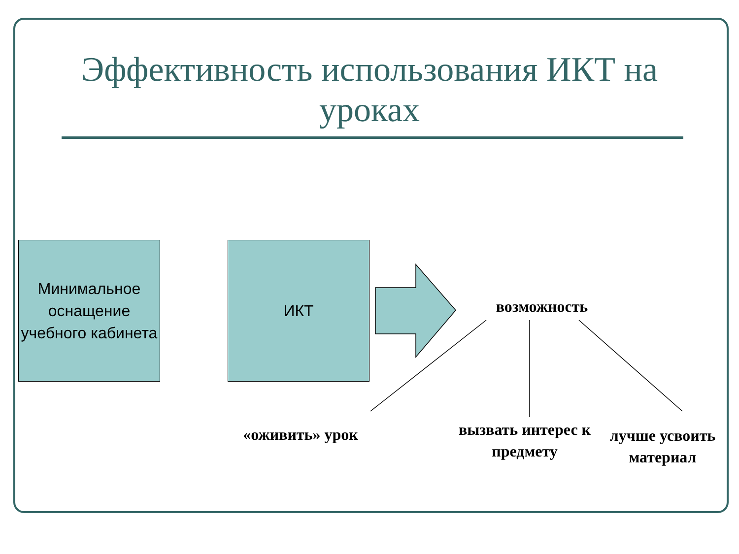Эффективность использования ИКТ на уроках
Минимальное оснащение учебного кабинета
ИКТ
возможность
«оживить» урок
вызвать интерес к предмету
лучше усвоить материал